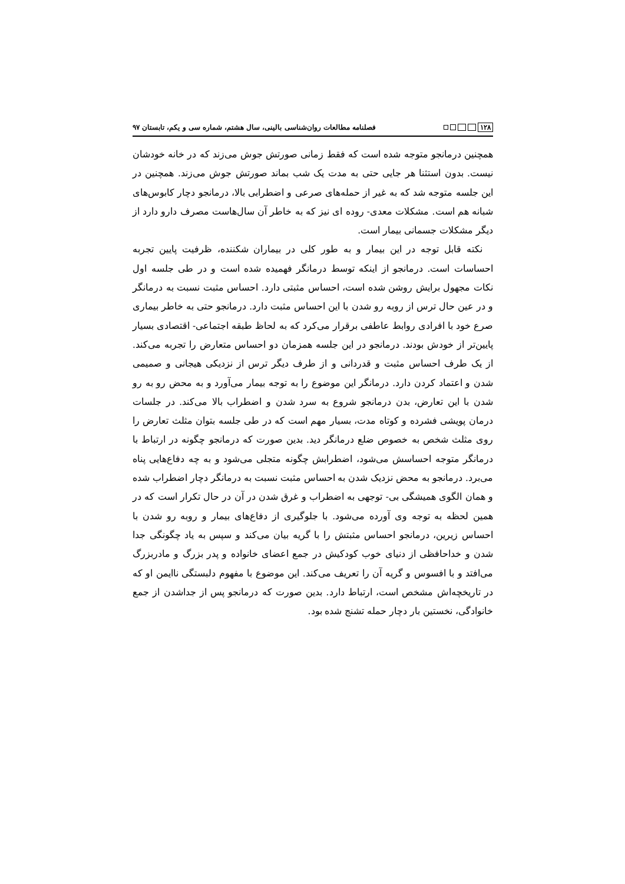۱۲۸
فصلنامه مطالعات روان‌شناسی بالینی، سال هشتم، شماره سی و یکم، تابستان ۹۷
همچنین درمانجو متوجه شده است که فقط زمانی صورتش جوش می‌زند که در خانه خودشان نیست. بدون استثنا هر جایی حتی به مدت یک شب بماند صورتش جوش می‌زند. همچنین در این جلسه متوجه شد که به غیر از حمله‌های صرعی و اضطرابی بالا، درمانجو دچار کابوس‌های شبانه هم است. مشکلات معدی- روده ای نیز که به خاطر آن سال‌هاست مصرف دارو دارد از دیگر مشکلات جسمانی بیمار است.
نکته قابل توجه در این بیمار و به طور کلی در بیماران شکننده، ظرفیت پایین تجربه احساسات است. درمانجو از اینکه توسط درمانگر فهمیده شده است و در طی جلسه اول نکات مجهول برایش روشن شده است، احساس مثبتی دارد. احساس مثبت نسبت به درمانگر و در عین حال ترس از روبه رو شدن با این احساس مثبت دارد. درمانجو حتی به خاطر بیماری صرع خود با افرادی روابط عاطفی برقرار می‌کرد که به لحاظ طبقه اجتماعی- اقتصادی بسیار پایین‌تر از خودش بودند. درمانجو در این جلسه همزمان دو احساس متعارض را تجربه می‌کند. از یک طرف احساس مثبت و قدردانی و از طرف دیگر ترس از نزدیکی هیجانی و صمیمی شدن و اعتماد کردن دارد. درمانگر این موضوع را به توجه بیمار می‌آورد و به محض رو به رو شدن با این تعارض، بدن درمانجو شروع به سرد شدن و اضطراب بالا می‌کند. در جلسات درمان پویشی فشرده و کوتاه مدت، بسیار مهم است که در طی جلسه بتوان مثلث تعارض را روی مثلث شخص به خصوص ضلع درمانگر دید. بدین صورت که درمانجو چگونه در ارتباط با درمانگر متوجه احساسش می‌شود، اضطرابش چگونه متجلی می‌شود و به چه دفاع‌هایی پناه می‌برد. درمانجو به محض نزدیک شدن به احساس مثبت نسبت به درمانگر دچار اضطراب شده و همان الگوی همیشگی بی- توجهی به اضطراب و غرق شدن در آن در حال تکرار است که در همین لحظه به توجه وی آورده می‌شود. با جلوگیری از دفاع‌های بیمار و روبه رو شدن با احساس زیرین، درمانجو احساس مثبتش را با گریه بیان می‌کند و سپس به یاد چگونگی جدا شدن و خداحافظی از دنیای خوب کودکیش در جمع اعضای خانواده و پدر بزرگ و مادربزرگ می‌افتد و با افسوس و گریه آن را تعریف می‌کند. این موضوع با مفهوم دلبستگی ناایمن او که در تاریخچه‌اش مشخص است، ارتباط دارد. بدین صورت که درمانجو پس از جداشدن از جمع خانوادگی، نخستین بار دچار حمله تشنج شده بود.